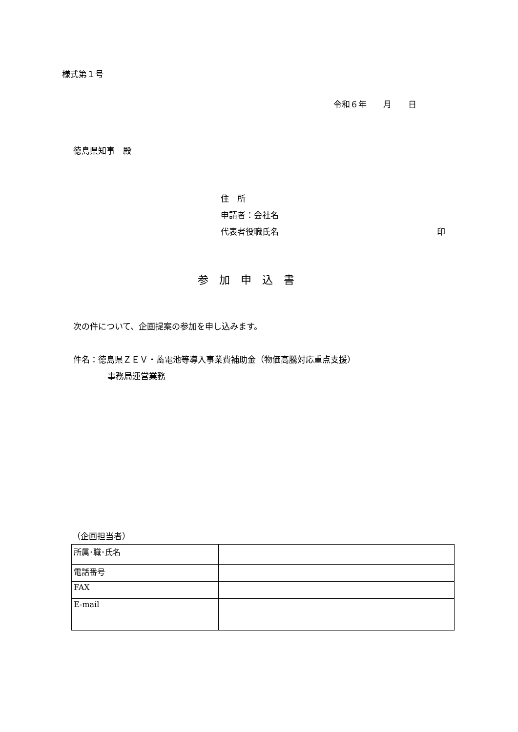様式第１号
令和６年　　月　　日
徳島県知事　殿
住　所
申請者：会社名
代表者役職氏名 印
参加申込書
次の件について、企画提案の参加を申し込みます。
件名：徳島県ＺＥＶ・蓄電池等導入事業費補助金（物価高騰対応重点支援）
事務局運営業務
（企画担当者）
| 所属･職･氏名 | |
| 電話番号 | |
| FAX | |
| E-mail | |